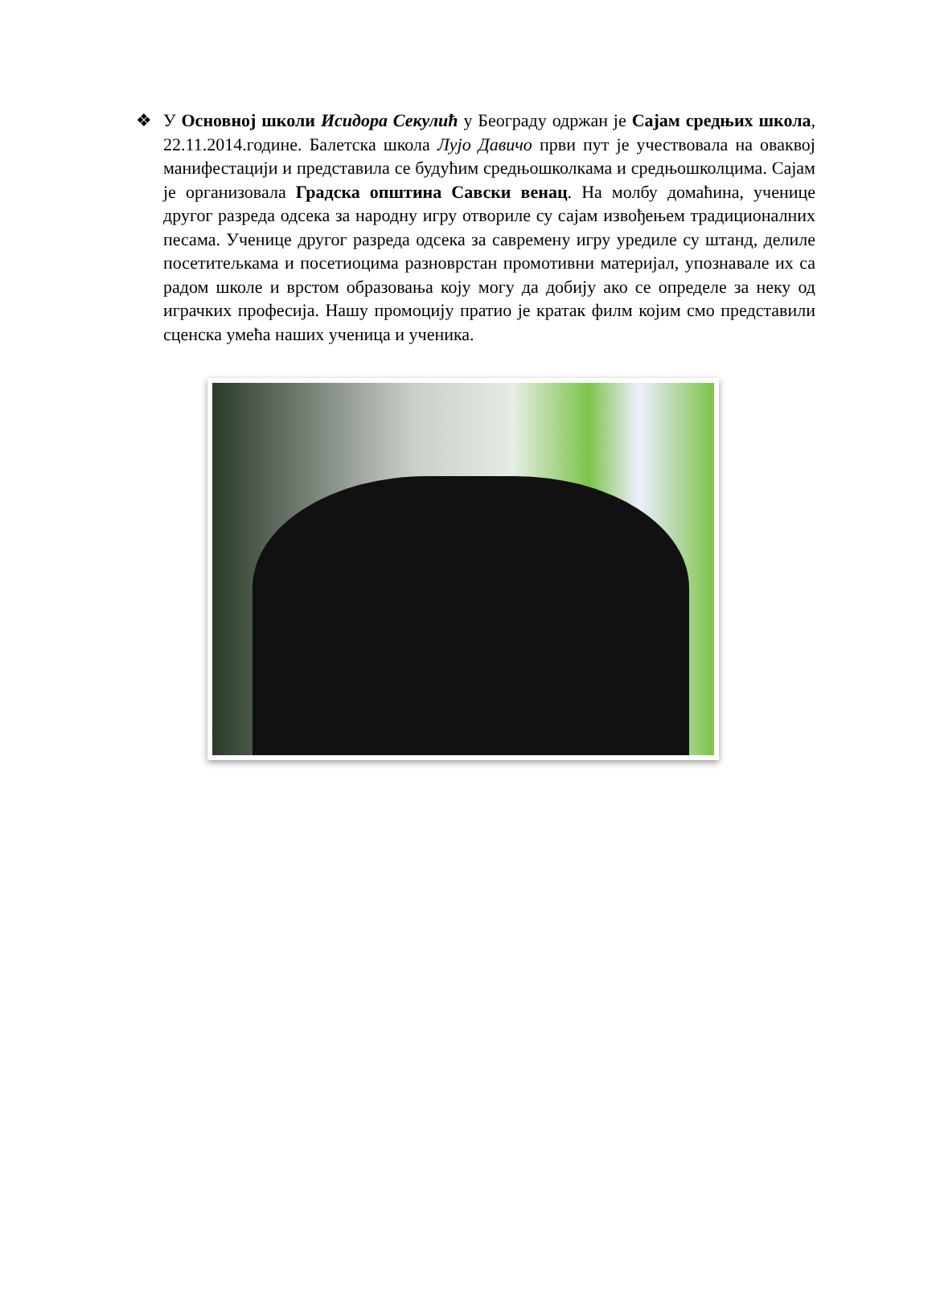❖ У Основној школи Исидора Секулић у Београду одржан је Сајам средњих школа, 22.11.2014.године. Балетска школа Лујо Давичо први пут је учествовала на оваквој манифестацији и представила се будућим средњошколкама и средњошколцима. Сајам је организовала Градска општина Савски венац. На молбу домаћина, ученице другог разреда одсека за народну игру отвориле су сајам извођењем традиционалних песама. Ученице другог разреда одсека за савремену игру уредиле су штанд, делиле посетитељкама и посетиоцима разноврстан промотивни материјал, упознавале их са радом школе и врстом образовања коју могу да добију ако се определе за неку од играчких професија. Нашу промоцију пратио је кратак филм којим смо представили сценска умећа наших ученица и ученика.